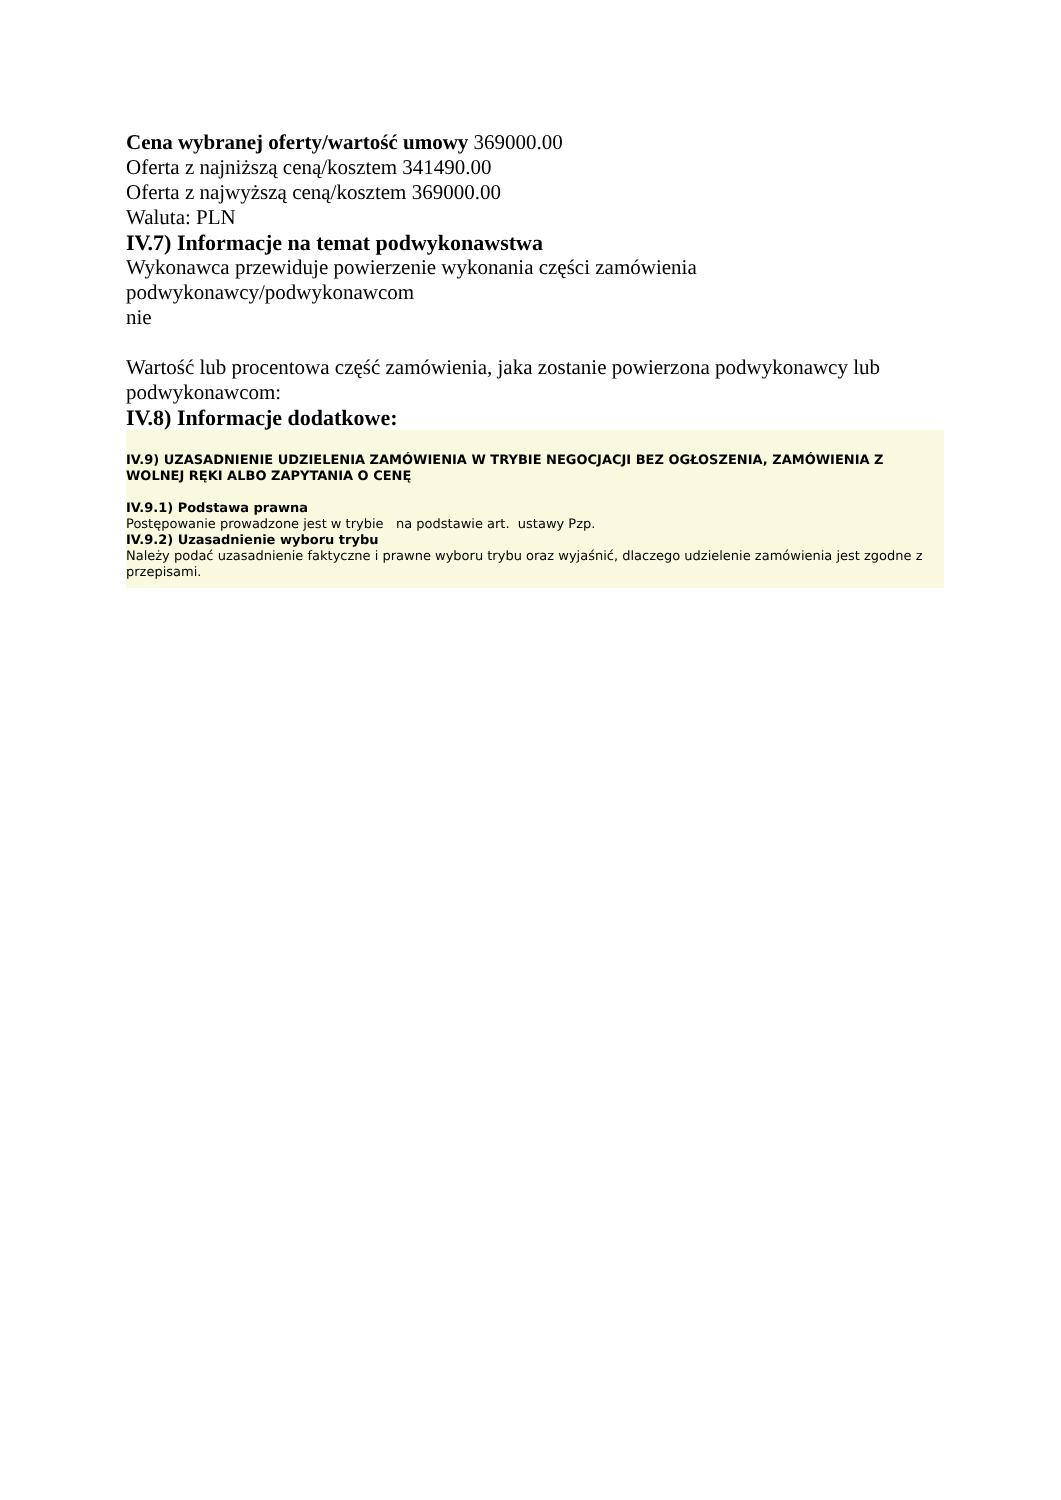Cena wybranej oferty/wartość umowy 369000.00
Oferta z najniższą ceną/kosztem 341490.00
Oferta z najwyższą ceną/kosztem 369000.00
Waluta: PLN
IV.7) Informacje na temat podwykonawstwa
Wykonawca przewiduje powierzenie wykonania części zamówienia
podwykonawcy/podwykonawcom
nie
Wartość lub procentowa część zamówienia, jaka zostanie powierzona podwykonawcy lub podwykonawcom:
IV.8) Informacje dodatkowe:
IV.9) UZASADNIENIE UDZIELENIA ZAMÓWIENIA W TRYBIE NEGOCJACJI BEZ OGŁOSZENIA, ZAMÓWIENIA Z WOLNEJ RĘKI ALBO ZAPYTANIA O CENĘ
IV.9.1) Podstawa prawna
Postępowanie prowadzone jest w trybie na podstawie art. ustawy Pzp.
IV.9.2) Uzasadnienie wyboru trybu
Należy podać uzasadnienie faktyczne i prawne wyboru trybu oraz wyjaśnić, dlaczego udzielenie zamówienia jest zgodne z przepisami.